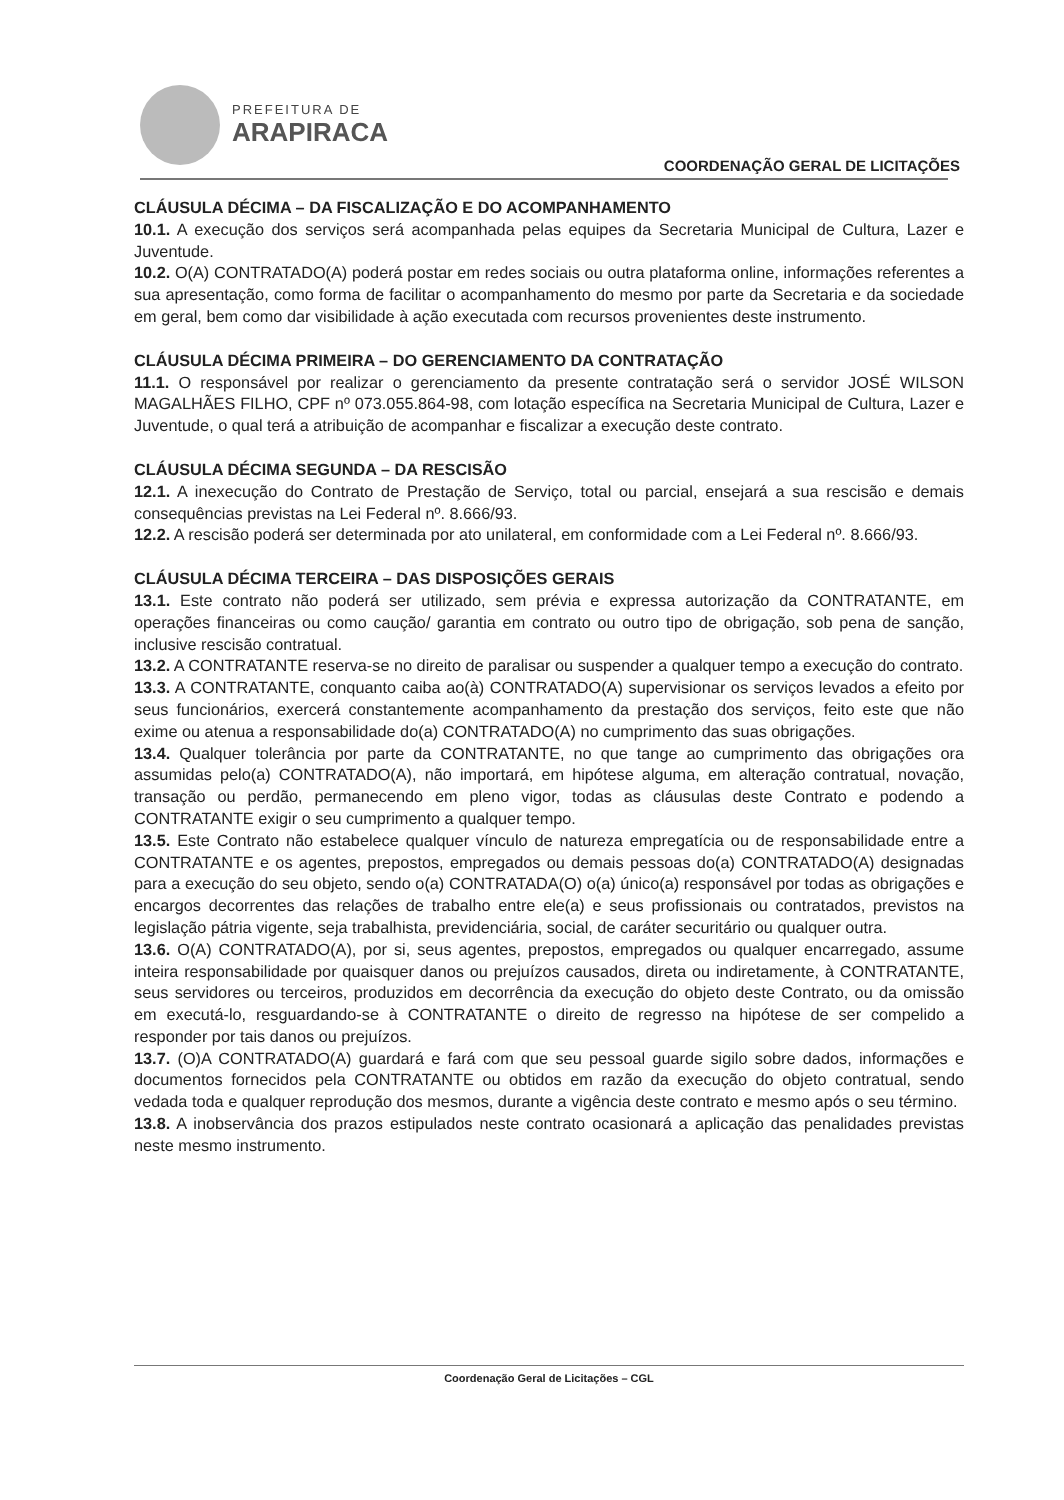PREFEITURA DE
ARAPIRACA
COORDENAÇÃO GERAL DE LICITAÇÕES
CLÁUSULA DÉCIMA – DA FISCALIZAÇÃO E DO ACOMPANHAMENTO
10.1. A execução dos serviços será acompanhada pelas equipes da Secretaria Municipal de Cultura, Lazer e Juventude.
10.2. O(A) CONTRATADO(A) poderá postar em redes sociais ou outra plataforma online, informações referentes a sua apresentação, como forma de facilitar o acompanhamento do mesmo por parte da Secretaria e da sociedade em geral, bem como dar visibilidade à ação executada com recursos provenientes deste instrumento.
CLÁUSULA DÉCIMA PRIMEIRA – DO GERENCIAMENTO DA CONTRATAÇÃO
11.1. O responsável por realizar o gerenciamento da presente contratação será o servidor JOSÉ WILSON MAGALHÃES FILHO, CPF nº 073.055.864-98, com lotação específica na Secretaria Municipal de Cultura, Lazer e Juventude, o qual terá a atribuição de acompanhar e fiscalizar a execução deste contrato.
CLÁUSULA DÉCIMA SEGUNDA – DA RESCISÃO
12.1. A inexecução do Contrato de Prestação de Serviço, total ou parcial, ensejará a sua rescisão e demais consequências previstas na Lei Federal nº. 8.666/93.
12.2. A rescisão poderá ser determinada por ato unilateral, em conformidade com a Lei Federal nº. 8.666/93.
CLÁUSULA DÉCIMA TERCEIRA – DAS DISPOSIÇÕES GERAIS
13.1. Este contrato não poderá ser utilizado, sem prévia e expressa autorização da CONTRATANTE, em operações financeiras ou como caução/ garantia em contrato ou outro tipo de obrigação, sob pena de sanção, inclusive rescisão contratual.
13.2. A CONTRATANTE reserva-se no direito de paralisar ou suspender a qualquer tempo a execução do contrato.
13.3. A CONTRATANTE, conquanto caiba ao(à) CONTRATADO(A) supervisionar os serviços levados a efeito por seus funcionários, exercerá constantemente acompanhamento da prestação dos serviços, feito este que não exime ou atenua a responsabilidade do(a) CONTRATADO(A) no cumprimento das suas obrigações.
13.4. Qualquer tolerância por parte da CONTRATANTE, no que tange ao cumprimento das obrigações ora assumidas pelo(a) CONTRATADO(A), não importará, em hipótese alguma, em alteração contratual, novação, transação ou perdão, permanecendo em pleno vigor, todas as cláusulas deste Contrato e podendo a CONTRATANTE exigir o seu cumprimento a qualquer tempo.
13.5. Este Contrato não estabelece qualquer vínculo de natureza empregatícia ou de responsabilidade entre a CONTRATANTE e os agentes, prepostos, empregados ou demais pessoas do(a) CONTRATADO(A) designadas para a execução do seu objeto, sendo o(a) CONTRATADA(O) o(a) único(a) responsável por todas as obrigações e encargos decorrentes das relações de trabalho entre ele(a) e seus profissionais ou contratados, previstos na legislação pátria vigente, seja trabalhista, previdenciária, social, de caráter securitário ou qualquer outra.
13.6. O(A) CONTRATADO(A), por si, seus agentes, prepostos, empregados ou qualquer encarregado, assume inteira responsabilidade por quaisquer danos ou prejuízos causados, direta ou indiretamente, à CONTRATANTE, seus servidores ou terceiros, produzidos em decorrência da execução do objeto deste Contrato, ou da omissão em executá-lo, resguardando-se à CONTRATANTE o direito de regresso na hipótese de ser compelido a responder por tais danos ou prejuízos.
13.7. (O)A CONTRATADO(A) guardará e fará com que seu pessoal guarde sigilo sobre dados, informações e documentos fornecidos pela CONTRATANTE ou obtidos em razão da execução do objeto contratual, sendo vedada toda e qualquer reprodução dos mesmos, durante a vigência deste contrato e mesmo após o seu término.
13.8. A inobservância dos prazos estipulados neste contrato ocasionará a aplicação das penalidades previstas neste mesmo instrumento.
Coordenação Geral de Licitações – CGL